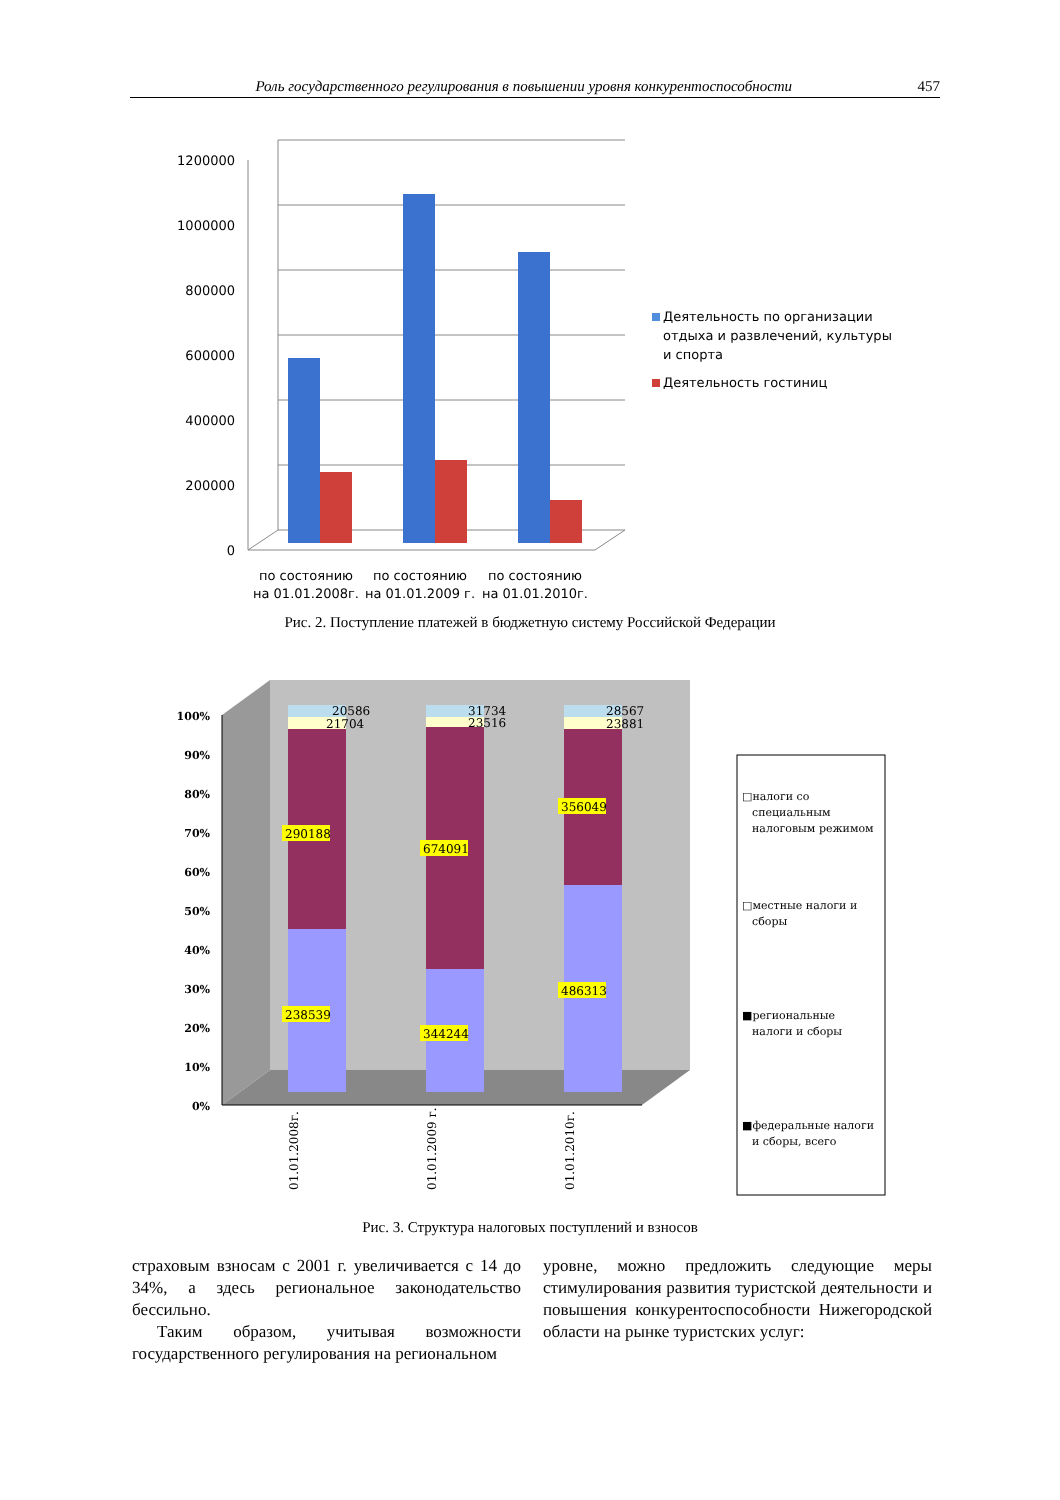Роль государственного регулирования в повышении уровня конкурентоспособности 457
1200000
1000000
800000
600000
400000
200000
0
по состоянию
на 01.01.2008г.
по состоянию
на 01.01.2009 г.
по состоянию
на 01.01.2010г.
Деятельность по организации
отдыха и развлечений, культуры
и спорта
Деятельность гостиниц
Рис. 2. Поступление платежей в бюджетную систему Российской Федерации
100%
90%
80%
70%
60%
50%
40%
30%
20%
10%
0%
20586
21704
31734
23516
28567
23881
290188
238539
674091
344244
356049
486313
01.01.2008г.
01.01.2009 г.
01.01.2010г.
□налоги со
специальным
налоговым режимом
□местные налоги и
сборы
■региональные
налоги и сборы
■федеральные налоги
и сборы, всего
Рис. 3. Структура налоговых поступлений и взносов
страховым взносам с 2001 г. увеличивается с 14 до 34%, а здесь региональное законодательство бессильно.
Таким образом, учитывая возможности государственного регулирования на региональном
уровне, можно предложить следующие меры стимулирования развития туристской деятельности и повышения конкурентоспособности Нижегородской области на рынке туристских услуг: